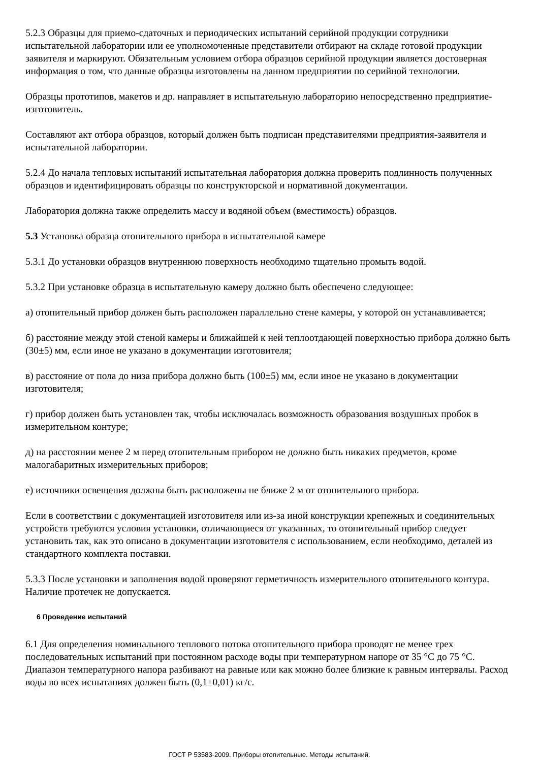5.2.3 Образцы для приемо-сдаточных и периодических испытаний серийной продукции сотрудники испытательной лаборатории или ее уполномоченные представители отбирают на складе готовой продукции заявителя и маркируют. Обязательным условием отбора образцов серийной продукции является достоверная информация о том, что данные образцы изготовлены на данном предприятии по серийной технологии.
Образцы прототипов, макетов и др. направляет в испытательную лабораторию непосредственно предприятие-изготовитель.
Составляют акт отбора образцов, который должен быть подписан представителями предприятия-заявителя и испытательной лаборатории.
5.2.4 До начала тепловых испытаний испытательная лаборатория должна проверить подлинность полученных образцов и идентифицировать образцы по конструкторской и нормативной документации.
Лаборатория должна также определить массу и водяной объем (вместимость) образцов.
5.3 Установка образца отопительного прибора в испытательной камере
5.3.1 До установки образцов внутреннюю поверхность необходимо тщательно промыть водой.
5.3.2 При установке образца в испытательную камеру должно быть обеспечено следующее:
а) отопительный прибор должен быть расположен параллельно стене камеры, у которой он устанавливается;
б) расстояние между этой стеной камеры и ближайшей к ней теплоотдающей поверхностью прибора должно быть (30±5) мм, если иное не указано в документации изготовителя;
в) расстояние от пола до низа прибора должно быть (100±5) мм, если иное не указано в документации изготовителя;
г) прибор должен быть установлен так, чтобы исключалась возможность образования воздушных пробок в измерительном контуре;
д) на расстоянии менее 2 м перед отопительным прибором не должно быть никаких предметов, кроме малогабаритных измерительных приборов;
е) источники освещения должны быть расположены не ближе 2 м от отопительного прибора.
Если в соответствии с документацией изготовителя или из-за иной конструкции крепежных и соединительных устройств требуются условия установки, отличающиеся от указанных, то отопительный прибор следует установить так, как это описано в документации изготовителя с использованием, если необходимо, деталей из стандартного комплекта поставки.
5.3.3 После установки и заполнения водой проверяют герметичность измерительного отопительного контура. Наличие протечек не допускается.
6 Проведение испытаний
6.1 Для определения номинального теплового потока отопительного прибора проводят не менее трех последовательных испытаний при постоянном расходе воды при температурном напоре от 35 °С до 75 °С. Диапазон температурного напора разбивают на равные или как можно более близкие к равным интервалы. Расход воды во всех испытаниях должен быть (0,1±0,01) кг/с.
ГОСТ Р 53583-2009. Приборы отопительные. Методы испытаний.